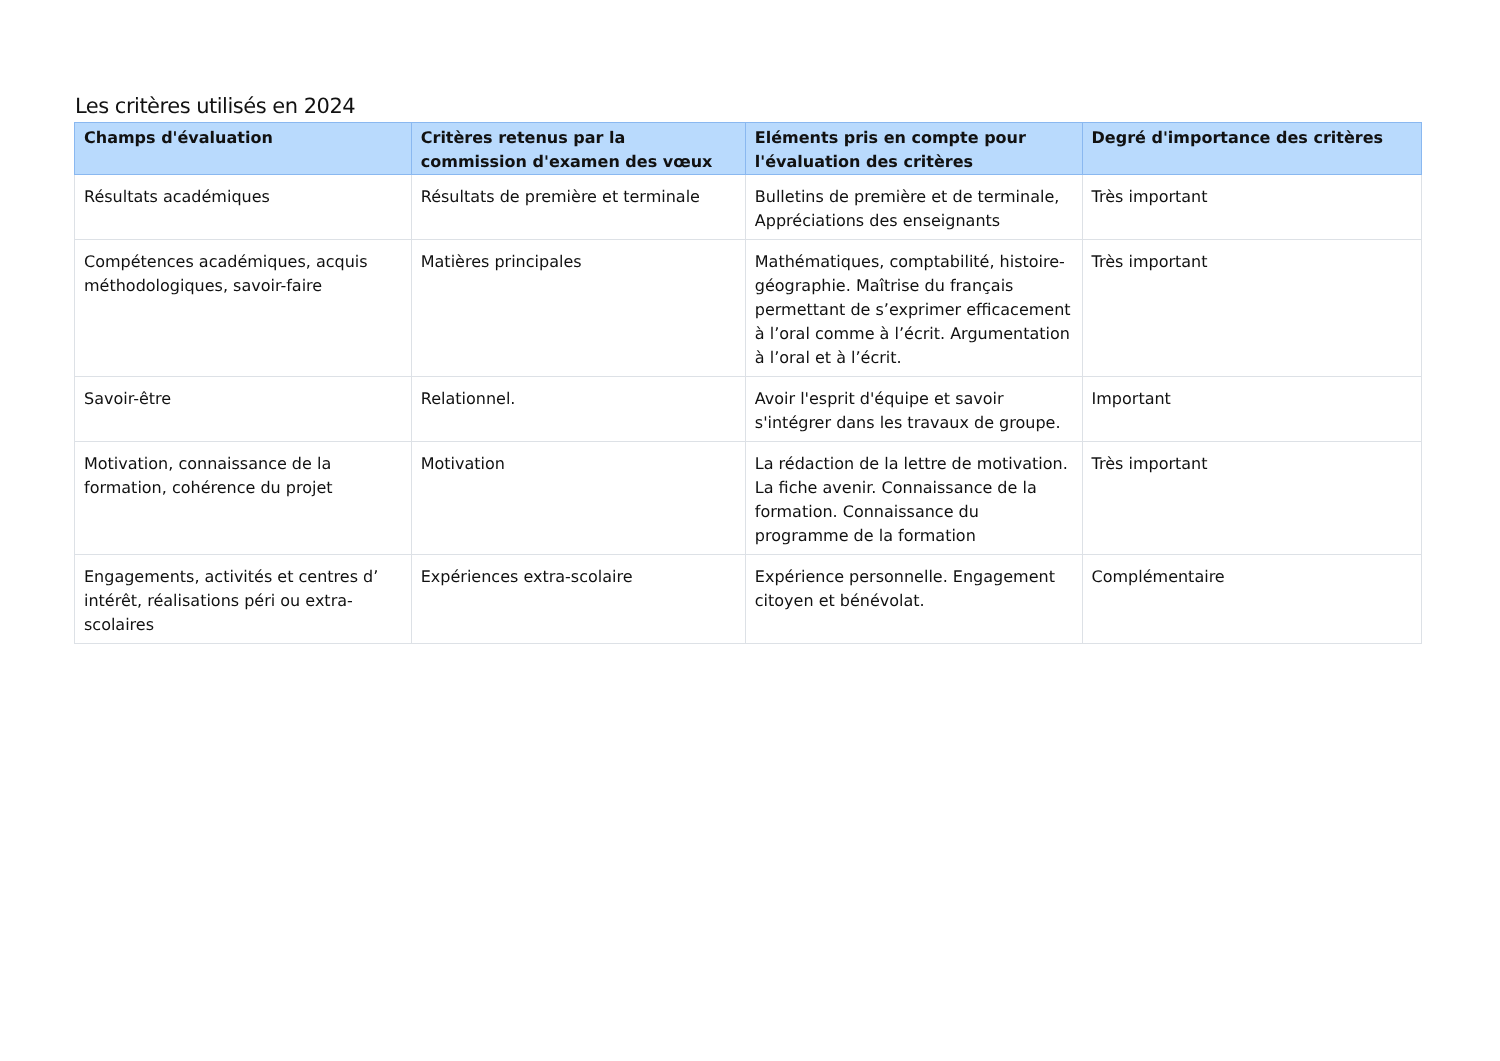Les critères utilisés en 2024
| Champs d'évaluation | Critères retenus par la commission d'examen des vœux | Eléments pris en compte pour l'évaluation des critères | Degré d'importance des critères |
| --- | --- | --- | --- |
| Résultats académiques | Résultats de première et terminale | Bulletins de première et de terminale, Appréciations des enseignants | Très important |
| Compétences académiques, acquis méthodologiques, savoir-faire | Matières principales | Mathématiques, comptabilité, histoire-géographie. Maîtrise du français permettant de s’exprimer efficacement à l’oral comme à l’écrit. Argumentation à l’oral et à l’écrit. | Très important |
| Savoir-être | Relationnel. | Avoir l'esprit d'équipe et savoir s'intégrer dans les travaux de groupe. | Important |
| Motivation, connaissance de la formation, cohérence du projet | Motivation | La rédaction de la lettre de motivation. La fiche avenir. Connaissance de la formation. Connaissance du programme de la formation | Très important |
| Engagements, activités et centres d’ intérêt, réalisations péri ou extra-scolaires | Expériences extra-scolaire | Expérience personnelle. Engagement citoyen et bénévolat. | Complémentaire |